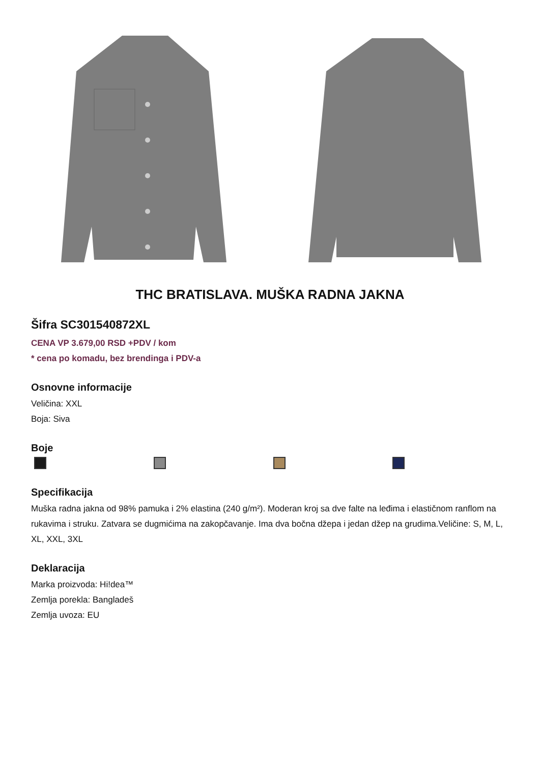THC BRATISLAVA. MUŠKA RADNA JAKNA
Šifra SC301540872XL
CENA VP 3.679,00 RSD +PDV / kom
* cena po komadu, bez brendinga i PDV-a
Osnovne informacije
Veličina: XXL
Boja: Siva
Boje
Specifikacija
Muška radna jakna od 98% pamuka i 2% elastina (240 g/m²). Moderan kroj sa dve falte na leđima i elastičnom ranflom na rukavima i struku. Zatvara se dugmićima na zakopčavanje. Ima dva bočna džepa i jedan džep na grudima.Veličine: S, M, L, XL, XXL, 3XL
Deklaracija
Marka proizvoda: Hi!dea™
Zemlja porekla: Bangladeš
Zemlja uvoza: EU